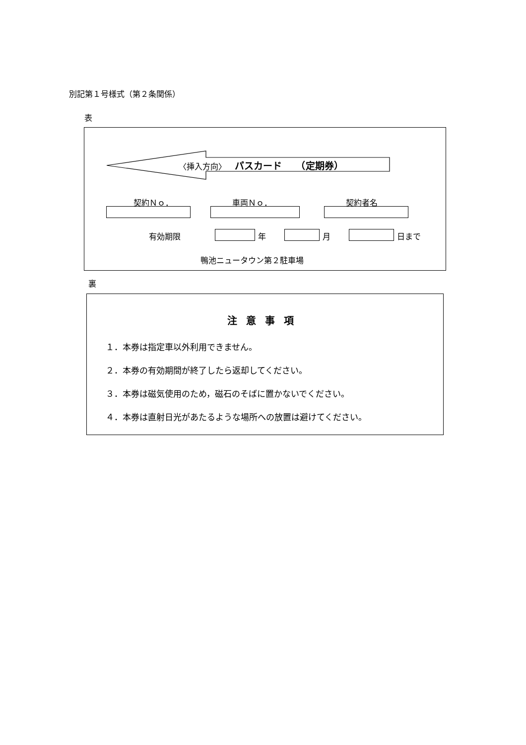別記第１号様式（第２条関係）
表
〈挿入方向〉 パスカード　　（定期券）
契約Ｎｏ． 車両Ｎｏ． 契約者名
有効期限 年 月 日まで
鴨池ニュータウン第２駐車場
裏
注意事項
１．本券は指定車以外利用できません。
２．本券の有効期間が終了したら返却してください。
３．本券は磁気使用のため，磁石のそばに置かないでください。
４．本券は直射日光があたるような場所への放置は避けてください。